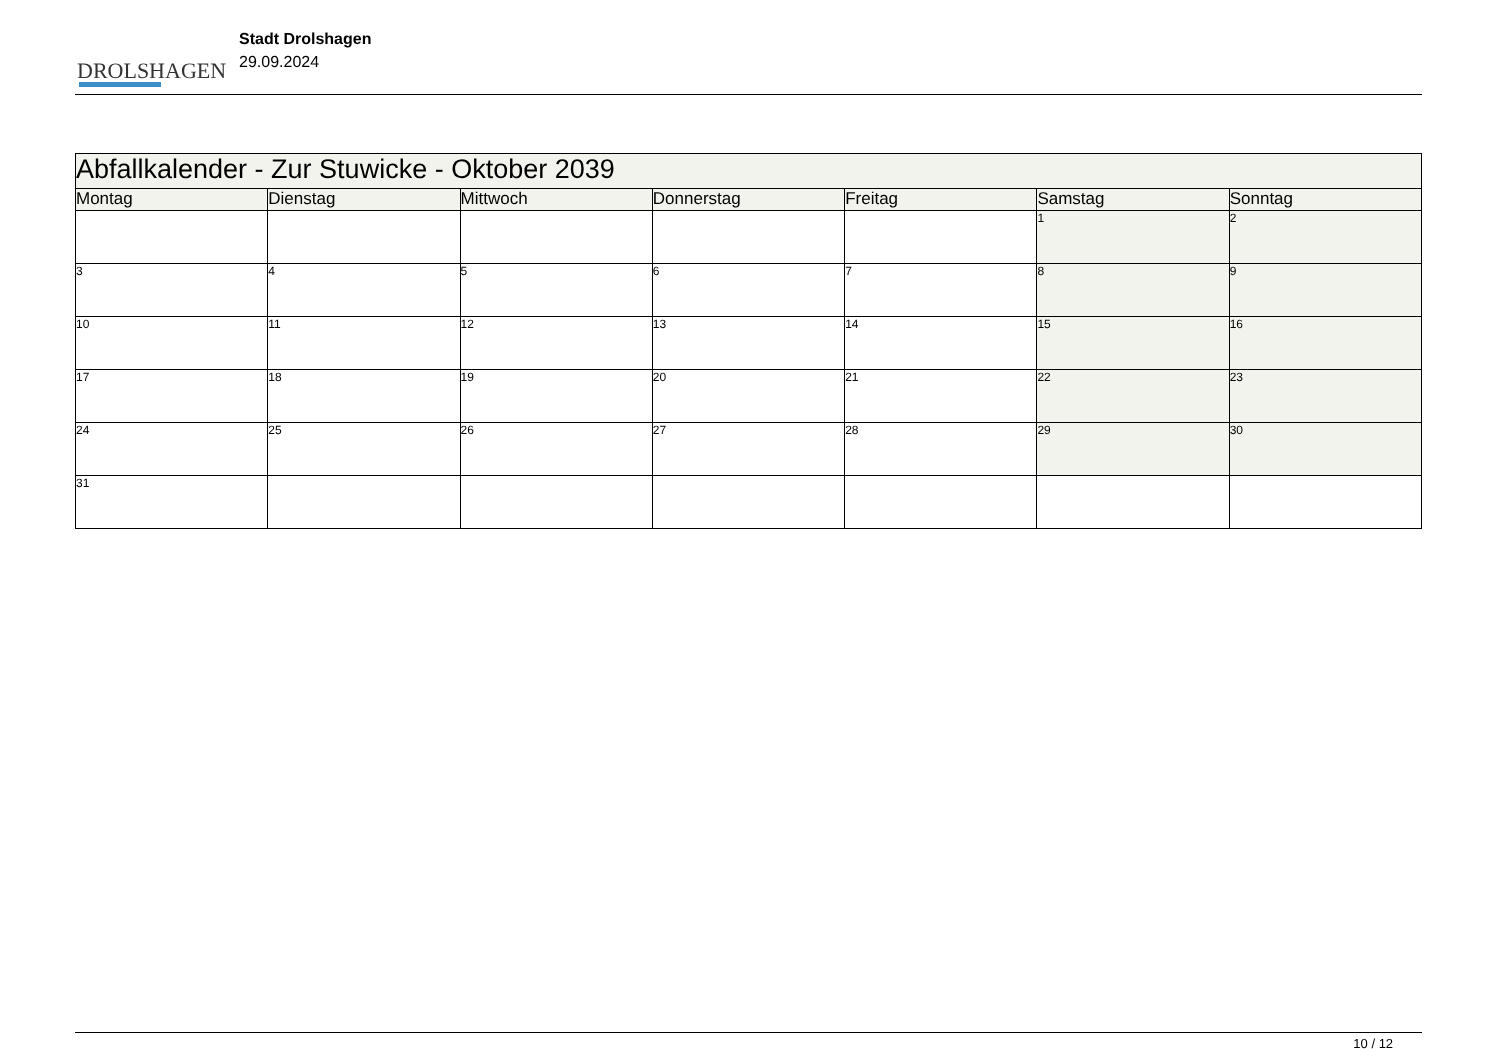DROLSHAGEN
Stadt Drolshagen
29.09.2024
| Abfallkalender - Zur Stuwicke - Oktober 2039 | | | | | | |
| Montag | Dienstag | Mittwoch | Donnerstag | Freitag | Samstag | Sonntag |
| | | | | | 1 | 2 |
| 3 | 4 | 5 | 6 | 7 | 8 | 9 |
| 10 | 11 | 12 | 13 | 14 | 15 | 16 |
| 17 | 18 | 19 | 20 | 21 | 22 | 23 |
| 24 | 25 | 26 | 27 | 28 | 29 | 30 |
| 31 | | | | | | |
10 / 12